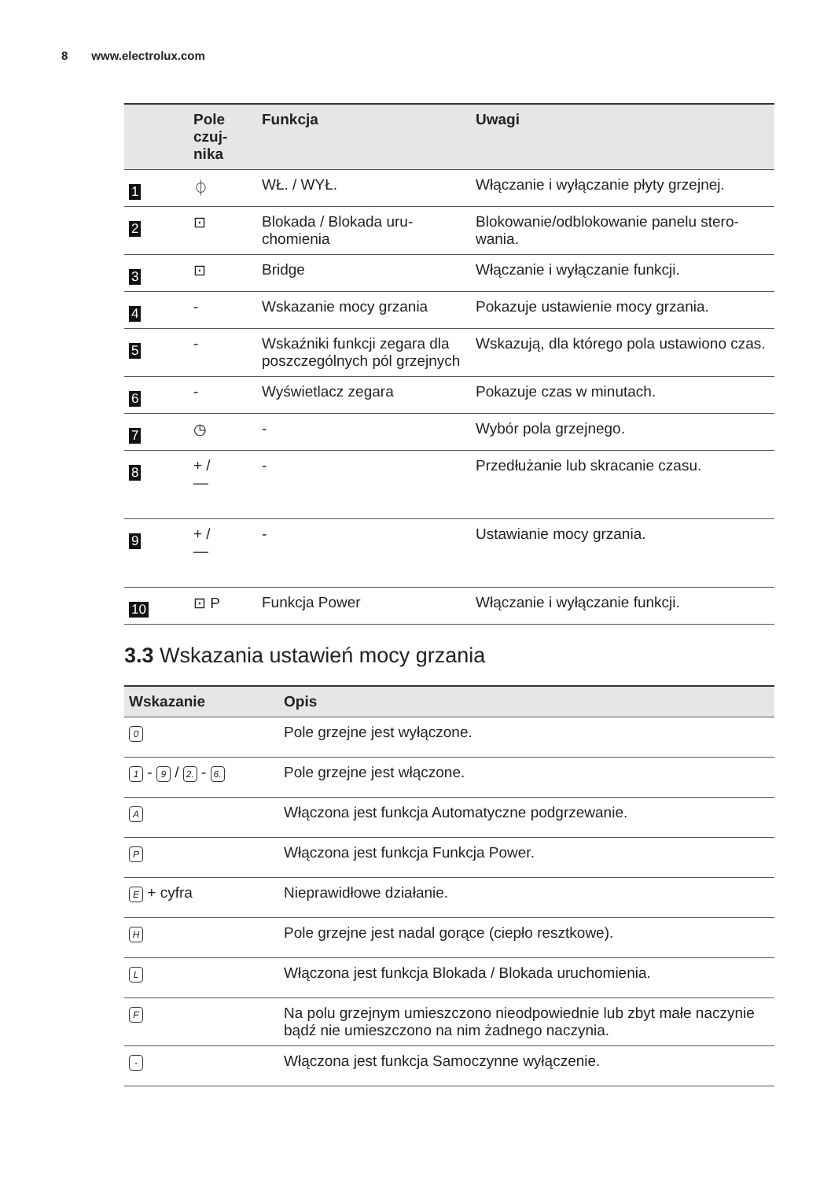8 www.electrolux.com
| | Pole czuj- nika | Funkcja | Uwagi |
| --- | --- | --- | --- |
| 1 | ⏀ | WŁ. / WYŁ. | Włączanie i wyłączanie płyty grzejnej. |
| 2 | ⊡ | Blokada / Blokada uru- chomienia | Blokowanie/odblokowanie panelu stero- wania. |
| 3 | ⊡ | Bridge | Włączanie i wyłączanie funkcji. |
| 4 | - | Wskazanie mocy grzania | Pokazuje ustawienie mocy grzania. |
| 5 | - | Wskaźniki funkcji zegara dla poszczególnych pól grzejnych | Wskazują, dla którego pola ustawiono czas. |
| 6 | - | Wyświetlacz zegara | Pokazuje czas w minutach. |
| 7 | ◷ | - | Wybór pola grzejnego. |
| 8 | + / — | - | Przedłużanie lub skracanie czasu. |
| 9 | + / — | - | Ustawianie mocy grzania. |
| 10 | ⊡ P | Funkcja Power | Włączanie i wyłączanie funkcji. |
3.3 Wskazania ustawień mocy grzania
| Wskazanie | Opis |
| --- | --- |
| 0 | Pole grzejne jest wyłączone. |
| 1 - 9 / 2. - 6. | Pole grzejne jest włączone. |
| A | Włączona jest funkcja Automatyczne podgrzewanie. |
| P | Włączona jest funkcja Funkcja Power. |
| E + cyfra | Nieprawidłowe działanie. |
| H | Pole grzejne jest nadal gorące (ciepło resztkowe). |
| L | Włączona jest funkcja Blokada / Blokada uruchomienia. |
| F | Na polu grzejnym umieszczono nieodpowiednie lub zbyt małe naczynie bądź nie umieszczono na nim żadnego naczynia. |
| - | Włączona jest funkcja Samoczynne wyłączenie. |